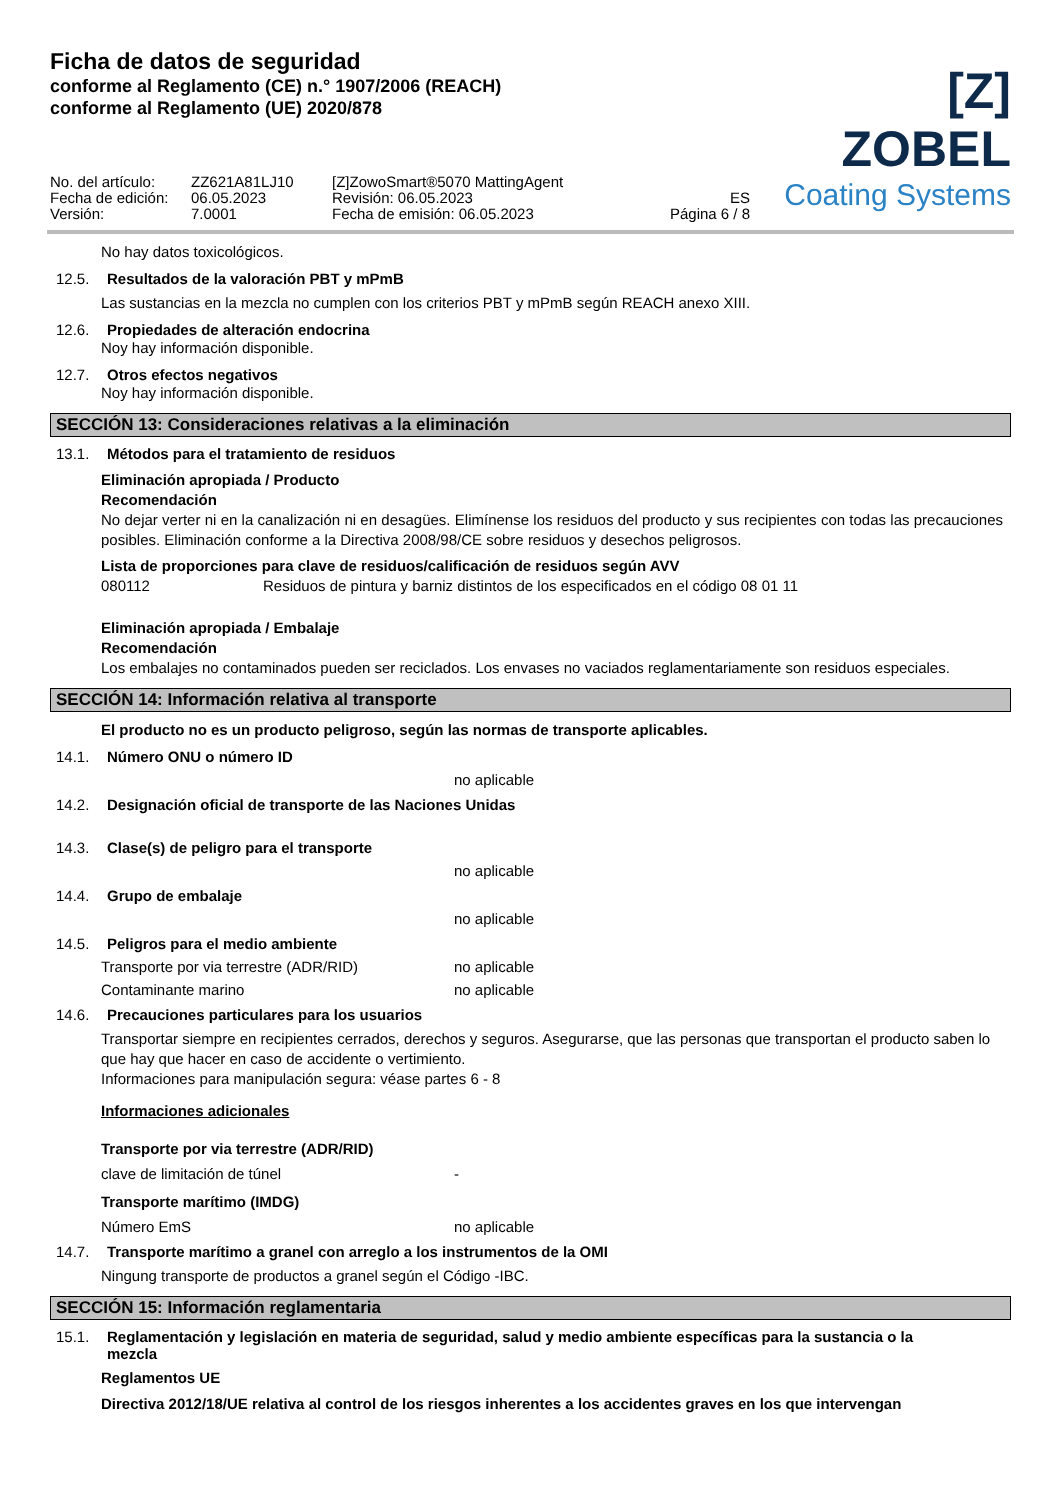Ficha de datos de seguridad
conforme al Reglamento (CE) n.° 1907/2006 (REACH)
conforme al Reglamento (UE) 2020/878
[Z] ZOBEL
Coating Systems
No. del artículo:
Fecha de edición:
Versión:
ZZ621A81LJ10
06.05.2023
7.0001
[Z]ZowoSmart®5070 MattingAgent
Revisión: 06.05.2023
Fecha de emisión: 06.05.2023
ES
Página 6 / 8
No hay datos toxicológicos.
12.5. Resultados de la valoración PBT y mPmB
Las sustancias en la mezcla no cumplen con los criterios PBT y mPmB según REACH anexo XIII.
12.6. Propiedades de alteración endocrina
Noy hay información disponible.
12.7. Otros efectos negativos
Noy hay información disponible.
SECCIÓN 13: Consideraciones relativas a la eliminación
13.1. Métodos para el tratamiento de residuos
Eliminación apropiada / Producto
Recomendación
No dejar verter ni en la canalización ni en desagües. Elimínense los residuos del producto y sus recipientes con todas las precauciones posibles. Eliminación conforme a la Directiva 2008/98/CE sobre residuos y desechos peligrosos.
Lista de proporciones para clave de residuos/calificación de residuos según AVV
080112 Residuos de pintura y barniz distintos de los especificados en el código 08 01 11
Eliminación apropiada / Embalaje
Recomendación
Los embalajes no contaminados pueden ser reciclados. Los envases no vaciados reglamentariamente son residuos especiales.
SECCIÓN 14: Información relativa al transporte
El producto no es un producto peligroso, según las normas de transporte aplicables.
14.1. Número ONU o número ID
no aplicable
14.2. Designación oficial de transporte de las Naciones Unidas
14.3. Clase(s) de peligro para el transporte
no aplicable
14.4. Grupo de embalaje
no aplicable
14.5. Peligros para el medio ambiente
Transporte por via terrestre (ADR/RID) no aplicable
Contaminante marino no aplicable
14.6. Precauciones particulares para los usuarios
Transportar siempre en recipientes cerrados, derechos y seguros. Asegurarse, que las personas que transportan el producto saben lo que hay que hacer en caso de accidente o vertimiento.
Informaciones para manipulación segura: véase partes 6 - 8
Informaciones adicionales
Transporte por via terrestre (ADR/RID)
clave de limitación de túnel -
Transporte marítimo (IMDG)
Número EmS no aplicable
14.7. Transporte marítimo a granel con arreglo a los instrumentos de la OMI
Ningung transporte de productos a granel según el Código -IBC.
SECCIÓN 15: Información reglamentaria
15.1. Reglamentación y legislación en materia de seguridad, salud y medio ambiente específicas para la sustancia o la mezcla
Reglamentos UE
Directiva 2012/18/UE relativa al control de los riesgos inherentes a los accidentes graves en los que intervengan